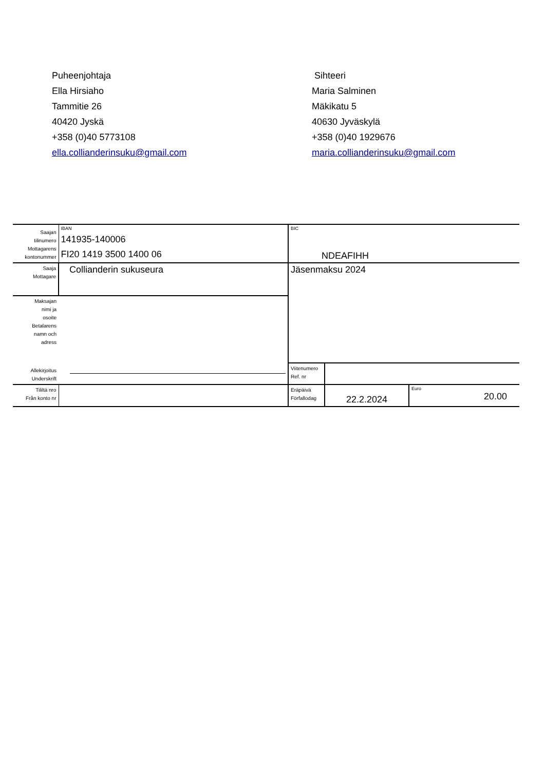Puheenjohtaja
Ella Hirsiaho
Tammitie 26
40420 Jyskä
+358 (0)40 5773108
ella.collianderinsuku@gmail.com
Sihteeri
Maria Salminen
Mäkikatu 5
40630 Jyväskylä
+358 (0)40 1929676
maria.collianderinsuku@gmail.com
| Saajan tilinumero Mottagarens kontonummer | IBAN 141935-140006 FI20 1419 3500 1400 06 | BIC NDEAFIHH | | |
| Saaja Mottagare | Collianderin sukuseura | Jäsenmaksu 2024 | | |
| Maksajan nimi ja osoite Betalarens namn och adress | | | | |
| Allekirjoitus Underskrift | | Viitenumero Ref. nr | | |
| Tililtä nro Från konto nr | | Eräpäivä Förfallodag | 22.2.2024 | Euro 20.00 |